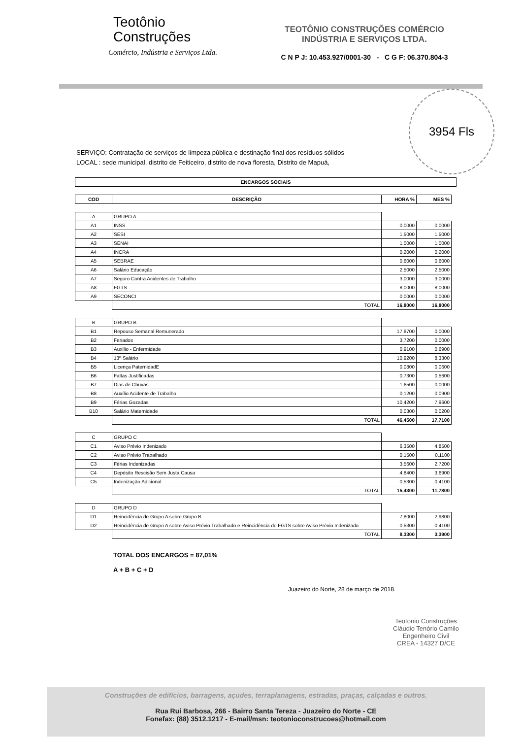Teotônio
Construções
Comércio, Indústria e Serviços Ltda.
TEOTÔNIO CONSTRUÇÕES COMÉRCIO
INDÚSTRIA E SERVIÇOS LTDA.
C N P J: 10.453.927/0001-30 - C G F: 06.370.804-3
3954 Fls
SERVIÇO: Contratação de serviços de limpeza pública e destinação final dos resíduos sólidos
LOCAL : sede municipal, distrito de Feiticeiro, distrito de nova floresta, Distrito de Mapuá,
| ENCARGOS SOCIAIS |
| --- |
| COD | DESCRIÇÃO | HORA % | MES % |
| --- | --- | --- | --- |
| A | GRUPO A | | |
| A1 | INSS | 0,0000 | 0,0000 |
| A2 | SESI | 1,5000 | 1,5000 |
| A3 | SENAI | 1,0000 | 1,0000 |
| A4 | INCRA | 0,2000 | 0,2000 |
| A5 | SEBRAE | 0,6000 | 0,6000 |
| A6 | Salário Educação | 2,5000 | 2,5000 |
| A7 | Seguro Contra Acidentes de Trabalho | 3,0000 | 3,0000 |
| A8 | FGTS | 8,0000 | 8,0000 |
| A9 | SECONCI | 0,0000 | 0,0000 |
| | TOTAL | 16,8000 | 16,8000 |
| B | GRUPO B | | |
| B1 | Repouso Semanal Remunerado | 17,8700 | 0,0000 |
| B2 | Feriados | 3,7200 | 0,0000 |
| B3 | Auxílio - Enfermidade | 0,9100 | 0,6900 |
| B4 | 13º·Salário | 10,9200 | 8,3300 |
| B5 | Licença PaternidadE | 0,0800 | 0,0600 |
| B6 | Faltas Justificadas | 0,7300 | 0,5600 |
| B7 | Dias de Chuvas | 1,6500 | 0,0000 |
| B8 | Auxílio Acidente de Trabalho | 0,1200 | 0,0900 |
| B9 | Férias Gozadas | 10,4200 | 7,9600 |
| B10 | Salário Maternidade | 0,0300 | 0,0200 |
| | TOTAL | 46,4500 | 17,7100 |
| C | GRUPO C | | |
| C1 | Aviso Prévio Indenizado | 6,3500 | 4,8500 |
| C2 | Aviso Prévio Trabalhado | 0,1500 | 0,1100 |
| C3 | Férias Indenizadas | 3,5600 | 2,7200 |
| C4 | Depósito Rescisão Sem Justa Causa | 4,8400 | 3,6900 |
| C5 | Indenização Adicional | 0,5300 | 0,4100 |
| | TOTAL | 15,4300 | 11,7800 |
| D | GRUPO D | | |
| D1 | Reincidência de Grupo A sobre Grupo B | 7,8000 | 2,9800 |
| D2 | Reincidência de Grupo A sobre Aviso Prévio Trabalhado e Reincidência do FGTS sobre Aviso Prévio Indenizado | 0,5300 | 0,4100 |
| | TOTAL | 8,3300 | 3,3900 |
TOTAL DOS ENCARGOS = 87,01%
A + B + C + D
Juazeiro do Norte, 28 de março de 2018.
Teotonio Construções
Cláudio Tenório Camilo
Engenheiro Civil
CREA - 14327 D/CE
Construções de edifícios, barragens, açudes, terraplanagens, estradas, praças, calçadas e outros.
Rua Rui Barbosa, 266 - Bairro Santa Tereza - Juazeiro do Norte - CE
Fonefax: (88) 3512.1217 - E-mail/msn: teotonioconstrucoes@hotmail.com